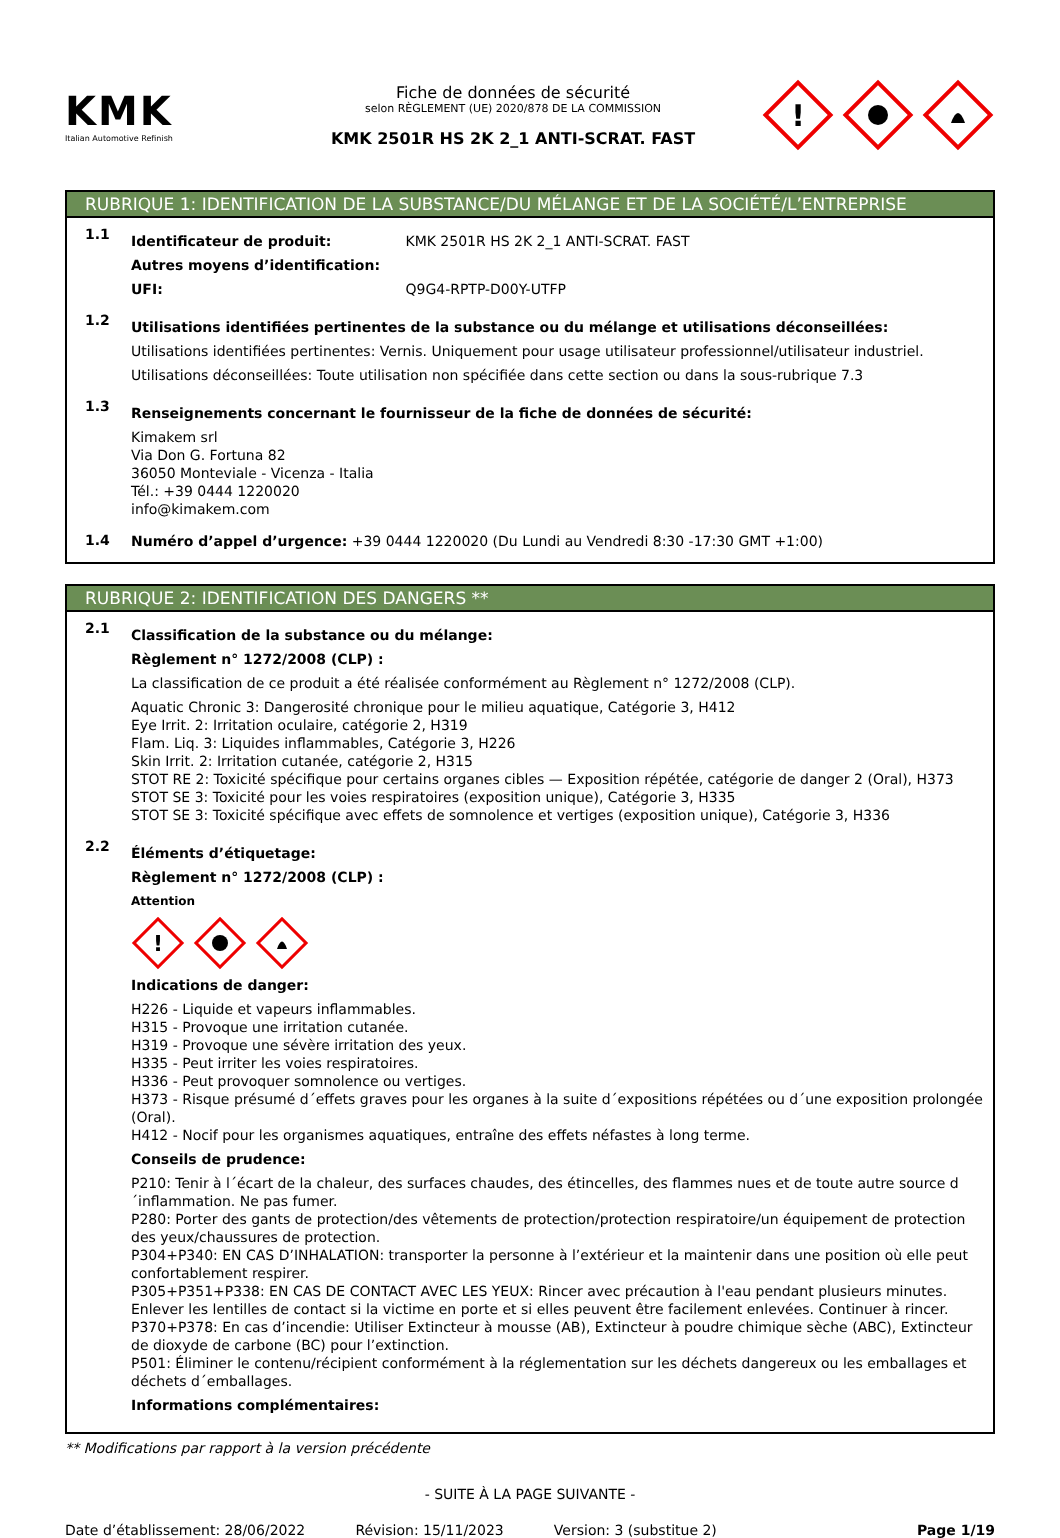KMK
Italian Automotive Refinish
Fiche de données de sécurité
selon RÈGLEMENT (UE) 2020/878 DE LA COMMISSION
KMK 2501R HS 2K 2_1 ANTI-SCRAT. FAST
!
RUBRIQUE 1: IDENTIFICATION DE LA SUBSTANCE/DU MÉLANGE ET DE LA SOCIÉTÉ/L’ENTREPRISE
1.1
Identificateur de produit: KMK 2501R HS 2K 2_1 ANTI-SCRAT. FAST
Autres moyens d’identification:
UFI: Q9G4-RPTP-D00Y-UTFP
1.2
Utilisations identifiées pertinentes de la substance ou du mélange et utilisations déconseillées:
Utilisations identifiées pertinentes: Vernis. Uniquement pour usage utilisateur professionnel/utilisateur industriel.
Utilisations déconseillées: Toute utilisation non spécifiée dans cette section ou dans la sous-rubrique 7.3
1.3
Renseignements concernant le fournisseur de la fiche de données de sécurité:
Kimakem srl
Via Don G. Fortuna 82
36050 Monteviale - Vicenza - Italia
Tél.: +39 0444 1220020
info@kimakem.com
1.4
Numéro d’appel d’urgence: +39 0444 1220020 (Du Lundi au Vendredi 8:30 -17:30 GMT +1:00)
RUBRIQUE 2: IDENTIFICATION DES DANGERS **
2.1
Classification de la substance ou du mélange:
Règlement n° 1272/2008 (CLP) :
La classification de ce produit a été réalisée conformément au Règlement n° 1272/2008 (CLP).
Aquatic Chronic 3: Dangerosité chronique pour le milieu aquatique, Catégorie 3, H412
Eye Irrit. 2: Irritation oculaire, catégorie 2, H319
Flam. Liq. 3: Liquides inflammables, Catégorie 3, H226
Skin Irrit. 2: Irritation cutanée, catégorie 2, H315
STOT RE 2: Toxicité spécifique pour certains organes cibles — Exposition répétée, catégorie de danger 2 (Oral), H373
STOT SE 3: Toxicité pour les voies respiratoires (exposition unique), Catégorie 3, H335
STOT SE 3: Toxicité spécifique avec effets de somnolence et vertiges (exposition unique), Catégorie 3, H336
2.2
Éléments d’étiquetage:
Règlement n° 1272/2008 (CLP) :
Attention
!
Indications de danger:
H226 - Liquide et vapeurs inflammables.
H315 - Provoque une irritation cutanée.
H319 - Provoque une sévère irritation des yeux.
H335 - Peut irriter les voies respiratoires.
H336 - Peut provoquer somnolence ou vertiges.
H373 - Risque présumé d´effets graves pour les organes à la suite d´expositions répétées ou d´une exposition prolongée (Oral).
H412 - Nocif pour les organismes aquatiques, entraîne des effets néfastes à long terme.
Conseils de prudence:
P210: Tenir à l´écart de la chaleur, des surfaces chaudes, des étincelles, des flammes nues et de toute autre source d´inflammation. Ne pas fumer.
P280: Porter des gants de protection/des vêtements de protection/protection respiratoire/un équipement de protection des yeux/chaussures de protection.
P304+P340: EN CAS D’INHALATION: transporter la personne à l’extérieur et la maintenir dans une position où elle peut confortablement respirer.
P305+P351+P338: EN CAS DE CONTACT AVEC LES YEUX: Rincer avec précaution à l'eau pendant plusieurs minutes. Enlever les lentilles de contact si la victime en porte et si elles peuvent être facilement enlevées. Continuer à rincer.
P370+P378: En cas d’incendie: Utiliser Extincteur à mousse (AB), Extincteur à poudre chimique sèche (ABC), Extincteur de dioxyde de carbone (BC) pour l’extinction.
P501: Éliminer le contenu/récipient conformément à la réglementation sur les déchets dangereux ou les emballages et déchets d´emballages.
Informations complémentaires:
** Modifications par rapport à la version précédente
- SUITE À LA PAGE SUIVANTE -
Date d’établissement: 28/06/2022 Révision: 15/11/2023 Version: 3 (substitue 2) Page 1/19